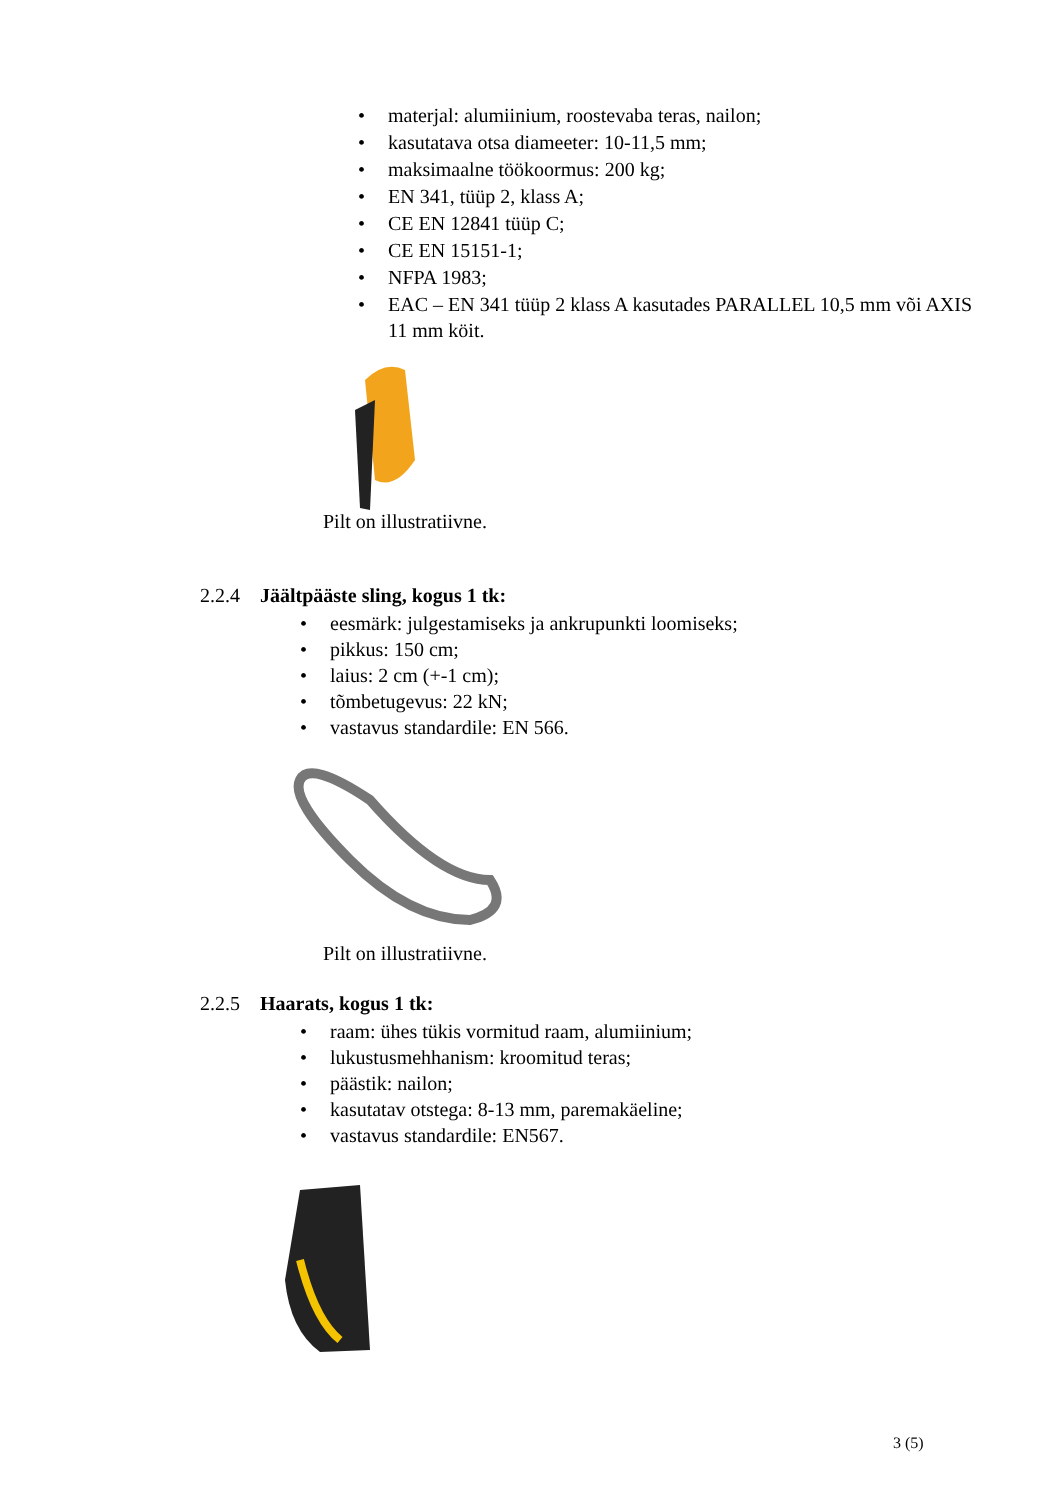• materjal: alumiinium, roostevaba teras, nailon;
• kasutatava otsa diameeter: 10-11,5 mm;
• maksimaalne töökoormus: 200 kg;
• EN 341, tüüp 2, klass A;
• CE EN 12841 tüüp C;
• CE EN 15151-1;
• NFPA 1983;
• EAC – EN 341 tüüp 2 klass A kasutades PARALLEL 10,5 mm või AXIS 11 mm köit.
Pilt on illustratiivne.
2.2.4 Jäältpääste sling, kogus 1 tk:
• eesmärk: julgestamiseks ja ankrupunkti loomiseks;
• pikkus: 150 cm;
• laius: 2 cm (+-1 cm);
• tõmbetugevus: 22 kN;
• vastavus standardile: EN 566.
Pilt on illustratiivne.
2.2.5 Haarats, kogus 1 tk:
• raam: ühes tükis vormitud raam, alumiinium;
• lukustusmehhanism: kroomitud teras;
• päästik: nailon;
• kasutatav otstega: 8-13 mm, paremakäeline;
• vastavus standardile: EN567.
3 (5)